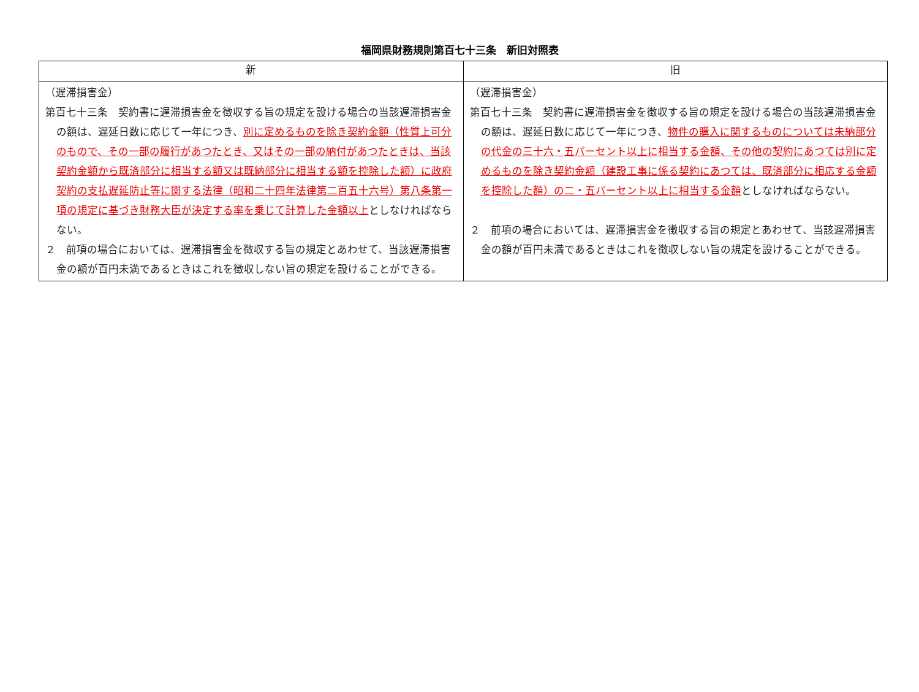福岡県財務規則第百七十三条　新旧対照表
| 新 | 旧 |
| --- | --- |
| （遅滞損害金） 第百七十三条 契約書に遅滞損害金を徴収する旨の規定を設ける場合の当該遅滞損害金の額は、遅延日数に応じて一年につき、 別に定めるものを除き契約金額（性質上可分のもので、その一部の履行があつたとき、又はその一部の納付があつたときは、当該契約金額から既済部分に相当する額又は既納部分に相当する額を控除した額）に政府契約の支払遅延防止等に関する法律（昭和二十四年法律第二百五十六号）第八条第一項の規定に基づき財務大臣が決定する率を乗じて計算した金額以上 としなければならない。 ２ 前項の場合においては、遅滞損害金を徴収する旨の規定とあわせて、当該遅滞損害金の額が百円未満であるときはこれを徴収しない旨の規定を設けることができる。 | （遅滞損害金） 第百七十三条 契約書に遅滞損害金を徴収する旨の規定を設ける場合の当該遅滞損害金の額は、遅延日数に応じて一年につき、 物件の購入に関するものについては未納部分の代金の三十六・五パーセント以上に相当する金額、その他の契約にあつては別に定めるものを除き契約金額（建設工事に係る契約にあつては、既済部分に相応する金額を控除した額）の二・五パーセント以上に相当する金額 としなければならない。 ２ 前項の場合においては、遅滞損害金を徴収する旨の規定とあわせて、当該遅滞損害金の額が百円未満であるときはこれを徴収しない旨の規定を設けることができる。 |